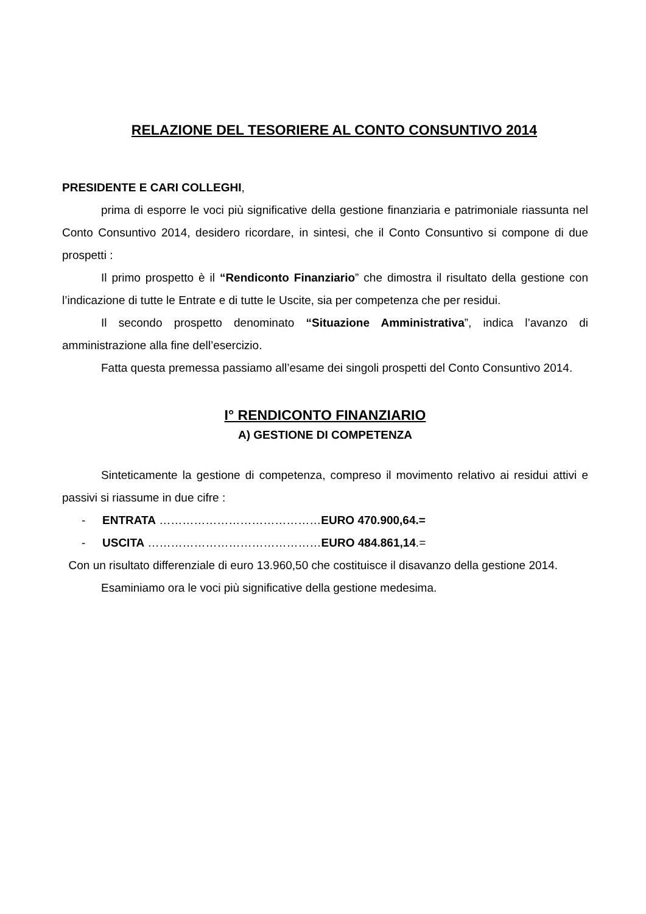RELAZIONE DEL TESORIERE AL CONTO CONSUNTIVO 2014
PRESIDENTE E CARI COLLEGHI,
prima di esporre le voci più significative della gestione finanziaria e patrimoniale riassunta nel Conto Consuntivo 2014, desidero ricordare, in sintesi, che il Conto Consuntivo si compone di due prospetti :
Il primo prospetto è il “Rendiconto Finanziario” che dimostra il risultato della gestione con l’indicazione di tutte le Entrate e di tutte le Uscite, sia per competenza che per residui.
Il secondo prospetto denominato “Situazione Amministrativa”, indica l’avanzo di amministrazione alla fine dell’esercizio.
Fatta questa premessa passiamo all’esame dei singoli prospetti del Conto Consuntivo 2014.
I° RENDICONTO FINANZIARIO
A) GESTIONE DI COMPETENZA
Sinteticamente la gestione di competenza, compreso il movimento relativo ai residui attivi e passivi si riassume in due cifre :
- ENTRATA ……………………………………EURO 470.900,64.=
- USCITA ………………………………………EURO 484.861,14.=
Con un risultato differenziale di euro 13.960,50 che costituisce il disavanzo della gestione 2014.
Esaminiamo ora le voci più significative della gestione medesima.